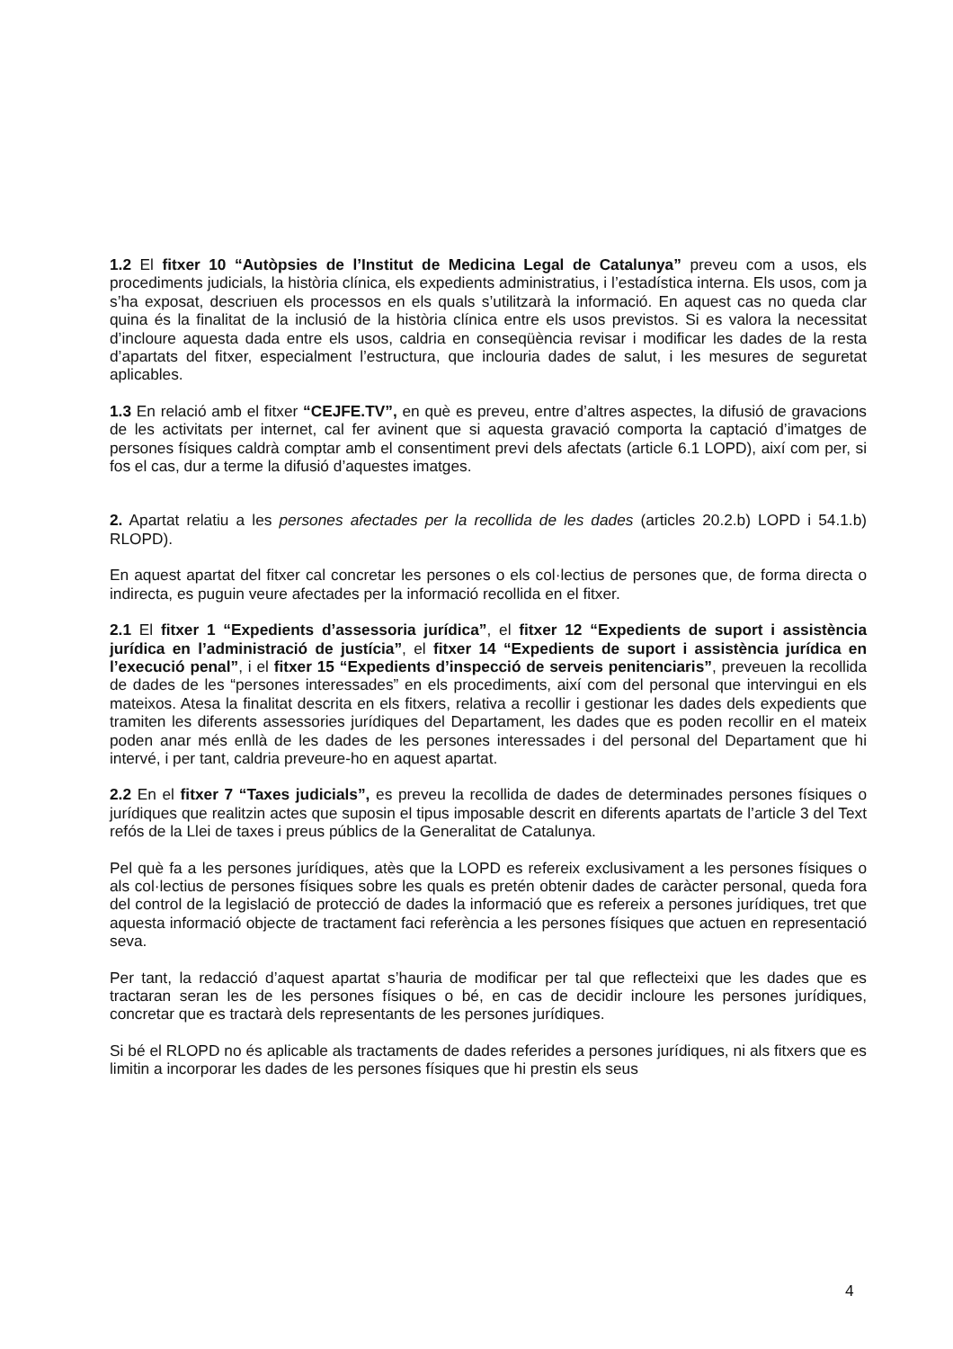1.2 El fitxer 10 “Autòpsies de l’Institut de Medicina Legal de Catalunya” preveu com a usos, els procediments judicials, la història clínica, els expedients administratius, i l’estadística interna. Els usos, com ja s’ha exposat, descriuen els processos en els quals s’utilitzarà la informació. En aquest cas no queda clar quina és la finalitat de la inclusió de la història clínica entre els usos previstos. Si es valora la necessitat d’incloure aquesta dada entre els usos, caldria en conseqüència revisar i modificar les dades de la resta d’apartats del fitxer, especialment l’estructura, que inclouria dades de salut, i les mesures de seguretat aplicables.
1.3 En relació amb el fitxer “CEJFE.TV”, en què es preveu, entre d’altres aspectes, la difusió de gravacions de les activitats per internet, cal fer avinent que si aquesta gravació comporta la captació d’imatges de persones físiques caldrà comptar amb el consentiment previ dels afectats (article 6.1 LOPD), així com per, si fos el cas, dur a terme la difusió d’aquestes imatges.
2. Apartat relatiu a les persones afectades per la recollida de les dades (articles 20.2.b) LOPD i 54.1.b) RLOPD).
En aquest apartat del fitxer cal concretar les persones o els col·lectius de persones que, de forma directa o indirecta, es puguin veure afectades per la informació recollida en el fitxer.
2.1 El fitxer 1 “Expedients d’assessoria jurídica”, el fitxer 12 “Expedients de suport i assistència jurídica en l’administració de justícia”, el fitxer 14 “Expedients de suport i assistència jurídica en l’execució penal”, i el fitxer 15 “Expedients d’inspecció de serveis penitenciaris”, preveuen la recollida de dades de les “persones interessades” en els procediments, així com del personal que intervingui en els mateixos. Atesa la finalitat descrita en els fitxers, relativa a recollir i gestionar les dades dels expedients que tramiten les diferents assessories jurídiques del Departament, les dades que es poden recollir en el mateix poden anar més enllà de les dades de les persones interessades i del personal del Departament que hi intervé, i per tant, caldria preveure-ho en aquest apartat.
2.2 En el fitxer 7 “Taxes judicials”, es preveu la recollida de dades de determinades persones físiques o jurídiques que realitzin actes que suposin el tipus imposable descrit en diferents apartats de l’article 3 del Text refós de la Llei de taxes i preus públics de la Generalitat de Catalunya.
Pel què fa a les persones jurídiques, atès que la LOPD es refereix exclusivament a les persones físiques o als col·lectius de persones físiques sobre les quals es pretén obtenir dades de caràcter personal, queda fora del control de la legislació de protecció de dades la informació que es refereix a persones jurídiques, tret que aquesta informació objecte de tractament faci referència a les persones físiques que actuen en representació seva.
Per tant, la redacció d’aquest apartat s’hauria de modificar per tal que reflecteixi que les dades que es tractaran seran les de les persones físiques o bé, en cas de decidir incloure les persones jurídiques, concretar que es tractarà dels representants de les persones jurídiques.
Si bé el RLOPD no és aplicable als tractaments de dades referides a persones jurídiques, ni als fitxers que es limitin a incorporar les dades de les persones físiques que hi prestin els seus
4